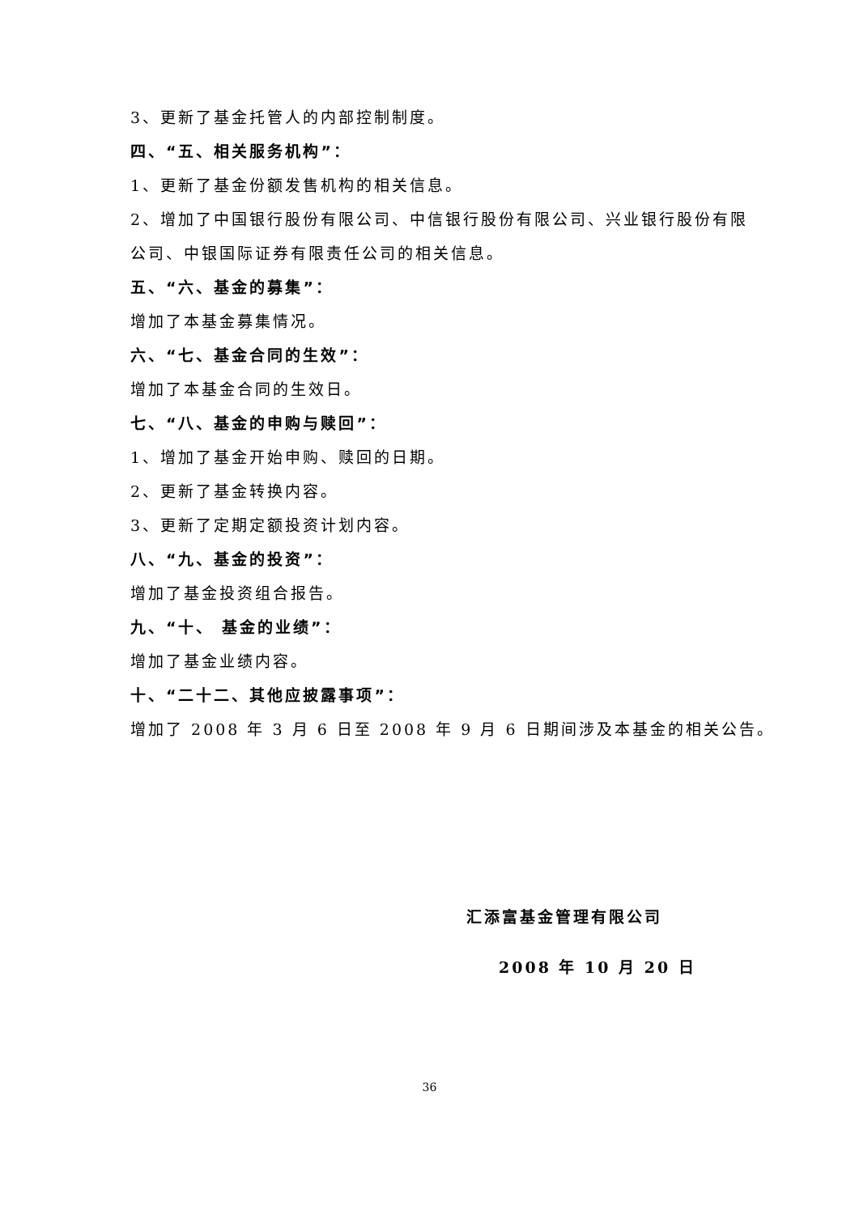3、更新了基金托管人的内部控制制度。
四、“五、相关服务机构”：
1、更新了基金份额发售机构的相关信息。
2、增加了中国银行股份有限公司、中信银行股份有限公司、兴业银行股份有限
公司、中银国际证券有限责任公司的相关信息。
五、“六、基金的募集”：
增加了本基金募集情况。
六、“七、基金合同的生效”：
增加了本基金合同的生效日。
七、“八、基金的申购与赎回”：
1、增加了基金开始申购、赎回的日期。
2、更新了基金转换内容。
3、更新了定期定额投资计划内容。
八、“九、基金的投资”：
增加了基金投资组合报告。
九、“十、 基金的业绩”：
增加了基金业绩内容。
十、“二十二、其他应披露事项”：
增加了 2008 年 3 月 6 日至 2008 年 9 月 6 日期间涉及本基金的相关公告。
汇添富基金管理有限公司
2008 年 10 月 20 日
36